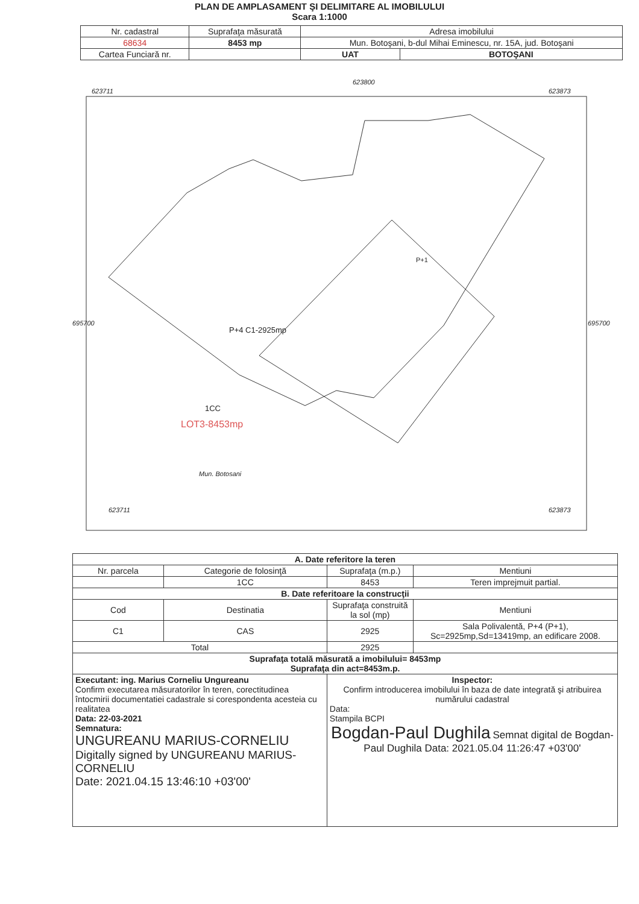PLAN DE AMPLASAMENT ŞI DELIMITARE AL IMOBILULUI
Scara 1:1000
| Nr. cadastral | Suprafaţa măsurată | Adresa imobilului | |
| 68634 | 8453 mp | Mun. Botoşani, b-dul Mihai Eminescu, nr. 15A, jud. Botoşani | |
| Cartea Funciară nr. | | UAT | BOTOŞANI |
623711 623873
623800
695700 695700
P+4 C1-2925mp
1CC
LOT3-8453mp
P+1
Mun. Botosani
623711 623873
| A. Date referitore la teren | | | |
| Nr. parcela | Categorie de folosinţă | Suprafaţa (m.p.) | Mentiuni |
| | 1CC | 8453 | Teren imprejmuit partial. |
| B. Date referitoare la construcţii | | | |
| Cod | Destinatia | Suprafaţa construită la sol (mp) | Mentiuni |
| C1 | CAS | 2925 | Sala Polivalentă, P+4 (P+1), Sc=2925mp,Sd=13419mp, an edificare 2008. |
| Total | | 2925 | |
| Suprafaţa totală măsurată a imobilului= 8453mp Suprafaţa din act=8453m.p. | | | |
| Executant: ing. Marius Corneliu Ungureanu Confirm executarea măsuratorilor în teren, corectitudinea întocmirii documentatiei cadastrale si corespondenta acesteia cu realitatea Data: 22-03-2021 Semnatura: UNGUREANU MARIUS-CORNELIU Digitally signed by UNGUREANU MARIUS-CORNELIU Date: 2021.04.15 13:46:10 +03'00' | | Inspector: Confirm introducerea imobilului în baza de date integrată şi atribuirea numărului cadastral Data: Stampila BCPI Bogdan-Paul Dughila Semnat digital de Bogdan-Paul Dughila Data: 2021.05.04 11:26:47 +03'00' | |